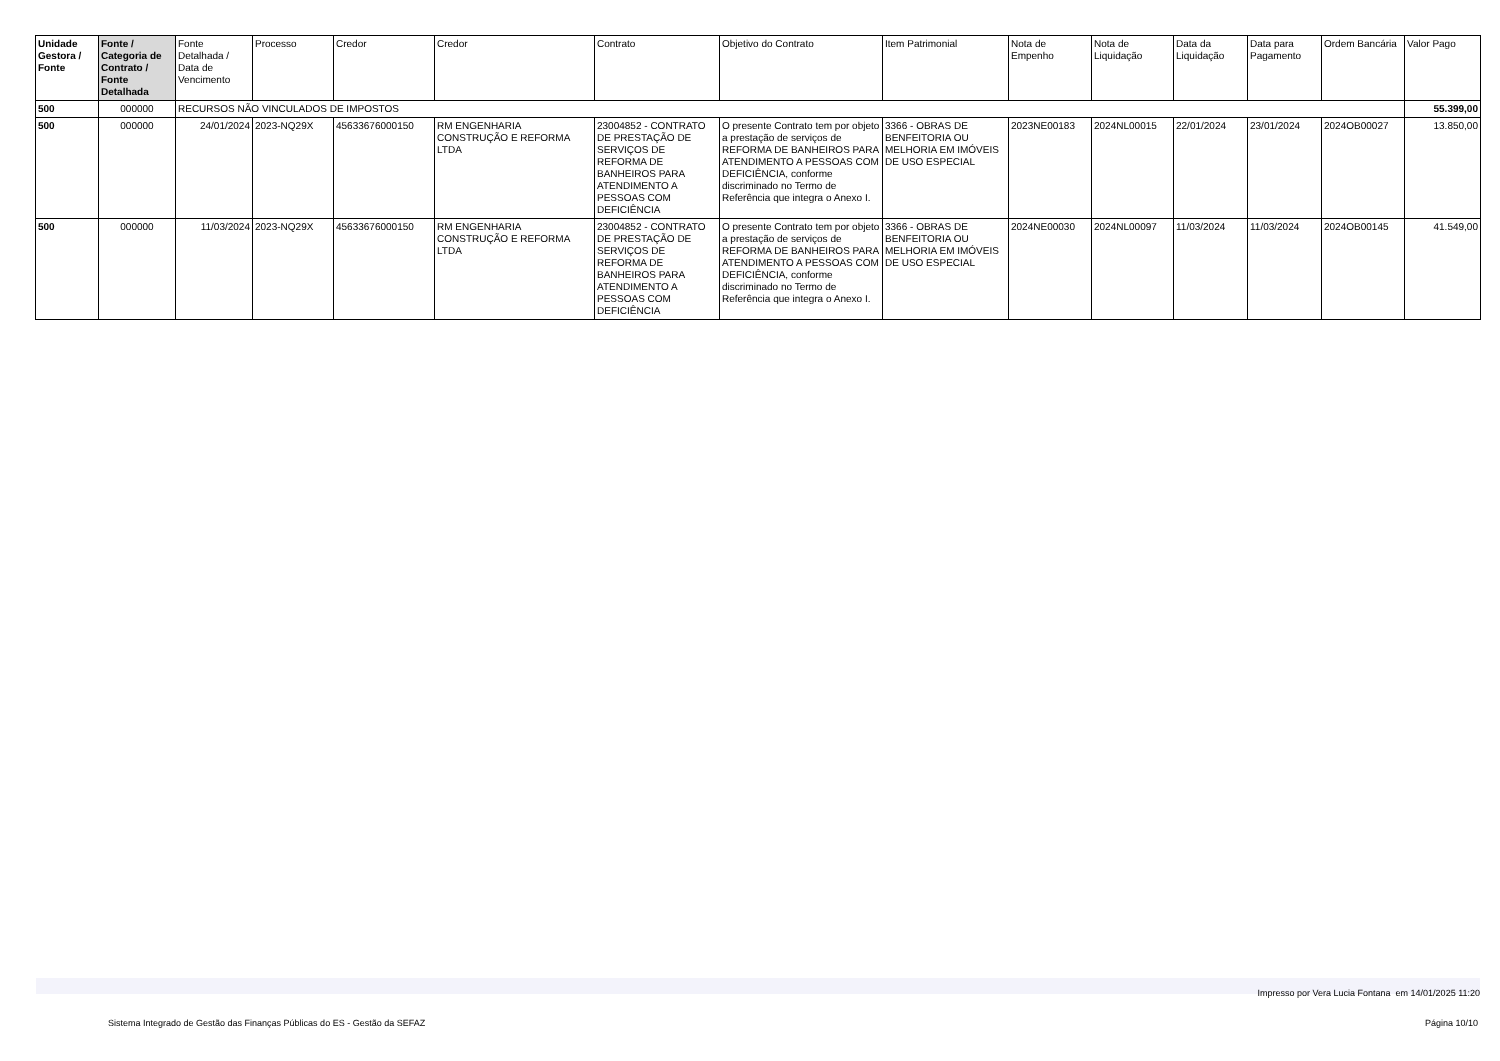| Unidade Gestora / Fonte | Fonte / Categoria de Contrato / Fonte Detalhada | Fonte Detalhada / Data de Vencimento | Processo | Credor | Credor | Contrato | Objetivo do Contrato | Item Patrimonial | Nota de Empenho | Nota de Liquidação | Data da Liquidação | Data para Pagamento | Ordem Bancária | Valor Pago |
| --- | --- | --- | --- | --- | --- | --- | --- | --- | --- | --- | --- | --- | --- | --- |
| 500 | 000000 | RECURSOS NÃO VINCULADOS DE IMPOSTOS | | | | | | | | | | | | 55.399,00 |
| 500 | 000000 | 24/01/2024 | 2023-NQ29X | 45633676000150 | RM ENGENHARIA CONSTRUÇÃO E REFORMA LTDA | 23004852 - CONTRATO DE PRESTAÇÃO DE SERVIÇOS DE REFORMA DE BANHEIROS PARA ATENDIMENTO A PESSOAS COM DEFICIÊNCIA | O presente Contrato tem por objeto a prestação de serviços de REFORMA DE BANHEIROS PARA ATENDIMENTO A PESSOAS COM DEFICIÊNCIA, conforme discriminado no Termo de Referência que integra o Anexo I. | 3366 - OBRAS DE BENFEITORIA OU MELHORIA EM IMÓVEIS DE USO ESPECIAL | 2023NE00183 | 2024NL00015 | 22/01/2024 | 23/01/2024 | 2024OB00027 | 13.850,00 |
| 500 | 000000 | 11/03/2024 | 2023-NQ29X | 45633676000150 | RM ENGENHARIA CONSTRUÇÃO E REFORMA LTDA | 23004852 - CONTRATO DE PRESTAÇÃO DE SERVIÇOS DE REFORMA DE BANHEIROS PARA ATENDIMENTO A PESSOAS COM DEFICIÊNCIA | O presente Contrato tem por objeto a prestação de serviços de REFORMA DE BANHEIROS PARA ATENDIMENTO A PESSOAS COM DEFICIÊNCIA, conforme discriminado no Termo de Referência que integra o Anexo I. | 3366 - OBRAS DE BENFEITORIA OU MELHORIA EM IMÓVEIS DE USO ESPECIAL | 2024NE00030 | 2024NL00097 | 11/03/2024 | 11/03/2024 | 2024OB00145 | 41.549,00 |
Impresso por Vera Lucia Fontana em 14/01/2025 11:20
Sistema Integrado de Gestão das Finanças Públicas do ES - Gestão da SEFAZ Página 10/10